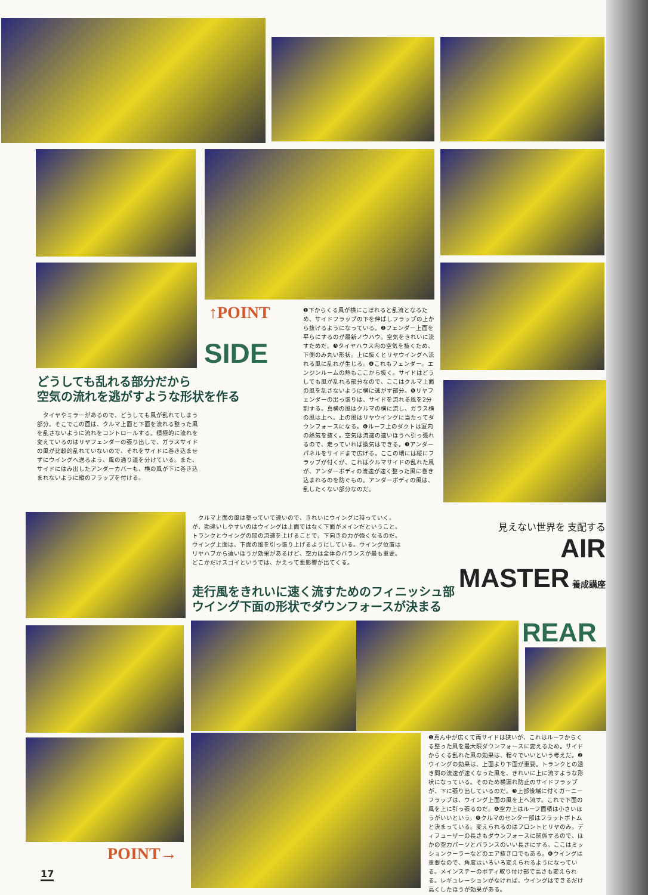↑POINT
SIDE
どうしても乱れる部分だから
空気の流れを逃がすような形状を作る
　タイヤやミラーがあるので、どうしても風が乱れてしまう部分。そこでこの面は、クルマ上面と下面を流れる整った風を乱さないように流れをコントロールする。積極的に流れを変えているのはリヤフェンダーの張り出しで、ガラスサイドの風が比較的乱れていないので、それをサイドに巻き込ませずにウイングへ送るよう、風の通り道を分けている。また、サイドにはみ出したアンダーカバーも、横の風が下に巻き込まれないように縦のフラップを付ける。
❶下からくる風が横にこぼれると乱流となるため、サイドフラップの下を伸ばしフラップの上から抜けるようになっている。❷フェンダー上面を平らにするのが最新ノウハウ。空気をきれいに流すためだ。❸タイヤハウス内の空気を抜くため、下側のみ丸い形状。上に抜くとリヤウイングへ流れる風に乱れが生じる。❹これもフェンダー。エンジンルームの熱もここから抜く。サイドはどうしても風が乱れる部分なので、ここはクルマ上面の風を乱さないように横に逃がす部分。❺リヤフェンダーの出っ張りは、サイドを流れる風を2分割する。真横の風はクルマの横に流し、ガラス横の風は上へ。上の風はリヤウイングに当たってダウンフォースになる。❻ルーフ上のダクトは室内の熱気を抜く。空気は流速の速いほうへ引っ張れるので、走っていれば換気はできる。❼アンダーパネルをサイドまで広げる。ここの端には縦にフラップが付くが、これはクルマサイドの乱れた風が、アンダーボディの流速が速く整った風に巻き込まれるのを防ぐもの。アンダーボディの風は、乱したくない部分なのだ。
　クルマ上面の風は整っていて速いので、きれいにウイングに持っていく。が、勘違いしやすいのはウイングは上面ではなく下面がメインだということ。トランクとウイングの間の流速を上げることで、下向きの力が強くなるのだ。ウイング上面は、下面の風を引っ張り上げるようにしている。ウイング位置はリヤハブから遠いほうが効果があるけど、空力は全体のバランスが最も重要。どこかだけスゴイというでは、かえって悪影響が出てくる。
見えない世界を 支配する AIR
MASTER 養成講座
走行風をきれいに速く流すためのフィニッシュ部
ウイング下面の形状でダウンフォースが決まる
REAR
❶真ん中が広くて両サイドは狭いが、これはルーフからくる整った風を最大限ダウンフォースに変えるため。サイドからくる乱れた風の効果は、程々でいいという考えだ。❷ウイングの効果は、上面より下面が重要。トランクとの透き間の流速が速くなった風を、きれいに上に流すような形状になっている。そのため横漏れ防止のサイドフラップが、下に張り出しているのだ。❸上部後端に付くガーニーフラップは、ウイング上面の風を上へ流す。これで下面の風を上に引っ張るのだ。❹空力上はルーフ面積は小さいほうがいいという。❺クルマのセンター部はフラットボトムと決まっている。変えられるのはフロントとリヤのみ。ディフューザーの長さもダウンフォースに関係するので、ほかの空力パーツとバランスのいい長さにする。ここはミッションクーラーなどのエア抜き口でもある。❻ウイングは重要なので、角度はいろいろ変えられるようになっている。メインステーのボディ取り付け部で高さも変えられる。レギュレーションがなければ、ウイングはできるだけ高くしたほうが効果がある。
POINT→
17